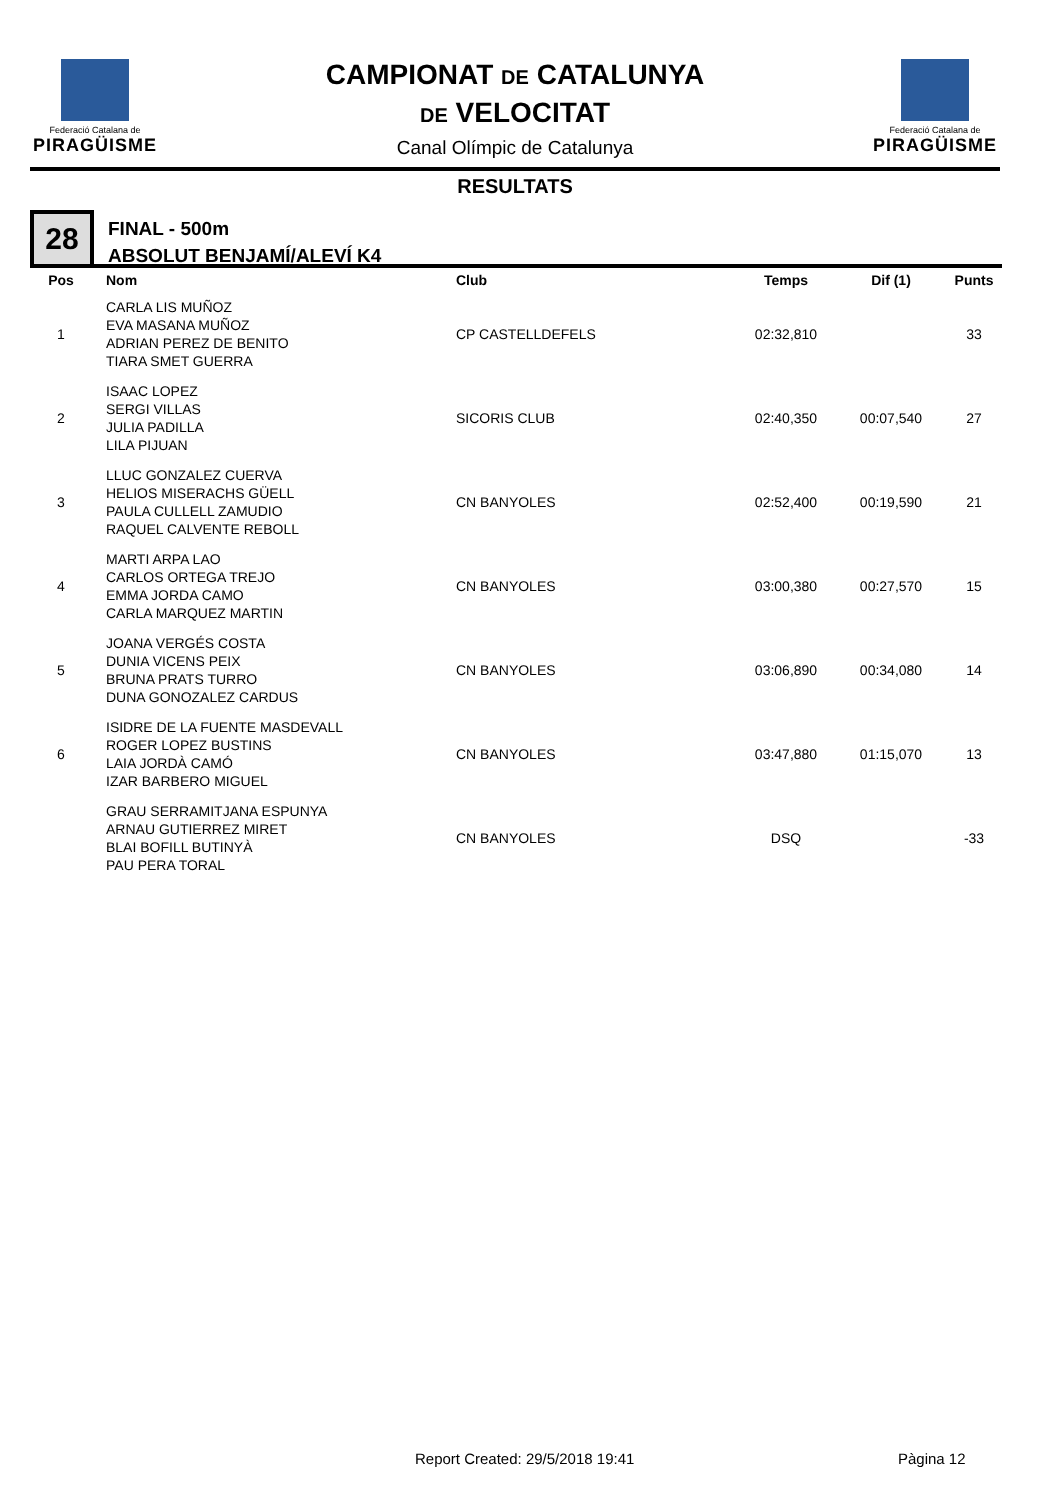Federació Catalana de
PIRAGÜISME
CAMPIONAT DE CATALUNYA
DE VELOCITAT
Canal Olímpic de Catalunya
Federació Catalana de
PIRAGÜISME
RESULTATS
28
FINAL - 500m
ABSOLUT BENJAMÍ/ALEVÍ K4
| Pos | Nom | Club | Temps | Dif (1) | Punts |
| --- | --- | --- | --- | --- | --- |
| 1 | CARLA LIS MUÑOZ EVA MASANA MUÑOZ ADRIAN PEREZ DE BENITO TIARA SMET GUERRA | CP CASTELLDEFELS | 02:32,810 | | 33 |
| 2 | ISAAC LOPEZ SERGI VILLAS JULIA PADILLA LILA PIJUAN | SICORIS CLUB | 02:40,350 | 00:07,540 | 27 |
| 3 | LLUC GONZALEZ CUERVA HELIOS MISERACHS GÜELL PAULA CULLELL ZAMUDIO RAQUEL CALVENTE REBOLL | CN BANYOLES | 02:52,400 | 00:19,590 | 21 |
| 4 | MARTI ARPA LAO CARLOS ORTEGA TREJO EMMA JORDA CAMO CARLA MARQUEZ MARTIN | CN BANYOLES | 03:00,380 | 00:27,570 | 15 |
| 5 | JOANA VERGÉS COSTA DUNIA VICENS PEIX BRUNA PRATS TURRO DUNA GONOZALEZ CARDUS | CN BANYOLES | 03:06,890 | 00:34,080 | 14 |
| 6 | ISIDRE DE LA FUENTE MASDEVALL ROGER LOPEZ BUSTINS LAIA JORDÀ CAMÓ IZAR BARBERO MIGUEL | CN BANYOLES | 03:47,880 | 01:15,070 | 13 |
| | GRAU SERRAMITJANA ESPUNYA ARNAU GUTIERREZ MIRET BLAI BOFILL BUTINYÀ PAU PERA TORAL | CN BANYOLES | DSQ | | -33 |
Report Created: 29/5/2018 19:41
Pàgina 12